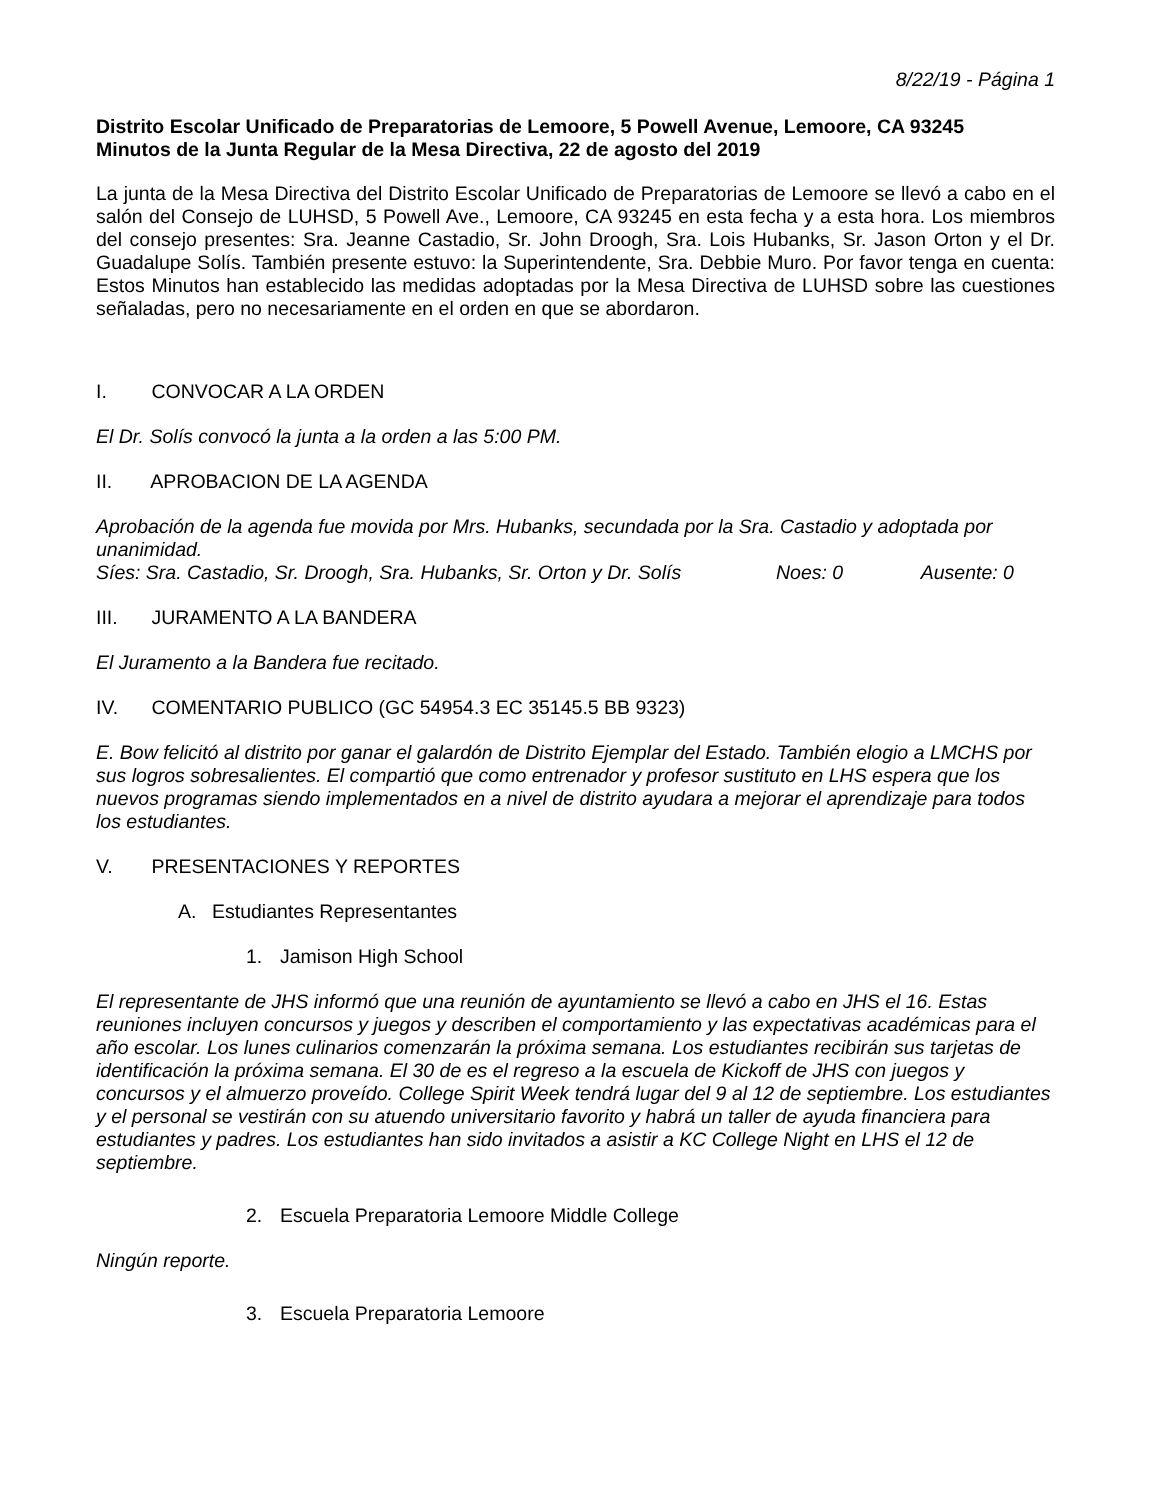8/22/19 - Página 1
Distrito Escolar Unificado de Preparatorias de Lemoore, 5 Powell Avenue, Lemoore, CA 93245
Minutos de la Junta Regular de la Mesa Directiva, 22 de agosto del 2019
La junta de la Mesa Directiva del Distrito Escolar Unificado de Preparatorias de Lemoore se llevó a cabo en el salón del Consejo de LUHSD, 5 Powell Ave., Lemoore, CA 93245 en esta fecha y a esta hora. Los miembros del consejo presentes: Sra. Jeanne Castadio, Sr. John Droogh, Sra. Lois Hubanks, Sr. Jason Orton y el Dr. Guadalupe Solís. También presente estuvo: la Superintendente, Sra. Debbie Muro. Por favor tenga en cuenta: Estos Minutos han establecido las medidas adoptadas por la Mesa Directiva de LUHSD sobre las cuestiones señaladas, pero no necesariamente en el orden en que se abordaron.
I. CONVOCAR A LA ORDEN
El Dr. Solís convocó la junta a la orden a las 5:00 PM.
II. APROBACION DE LA AGENDA
Aprobación de la agenda fue movida por Mrs. Hubanks, secundada por la Sra. Castadio y adoptada por unanimidad.
Síes: Sra. Castadio, Sr. Droogh, Sra. Hubanks, Sr. Orton y Dr. Solís Noes: 0 Ausente: 0
III. JURAMENTO A LA BANDERA
El Juramento a la Bandera fue recitado.
IV. COMENTARIO PUBLICO (GC 54954.3 EC 35145.5 BB 9323)
E. Bow felicitó al distrito por ganar el galardón de Distrito Ejemplar del Estado. También elogio a LMCHS por sus logros sobresalientes. El compartió que como entrenador y profesor sustituto en LHS espera que los nuevos programas siendo implementados en a nivel de distrito ayudara a mejorar el aprendizaje para todos los estudiantes.
V. PRESENTACIONES Y REPORTES
A. Estudiantes Representantes
1. Jamison High School
El representante de JHS informó que una reunión de ayuntamiento se llevó a cabo en JHS el 16. Estas reuniones incluyen concursos y juegos y describen el comportamiento y las expectativas académicas para el año escolar. Los lunes culinarios comenzarán la próxima semana. Los estudiantes recibirán sus tarjetas de identificación la próxima semana. El 30 de es el regreso a la escuela de Kickoff de JHS con juegos y concursos y el almuerzo proveído. College Spirit Week tendrá lugar del 9 al 12 de septiembre. Los estudiantes y el personal se vestirán con su atuendo universitario favorito y habrá un taller de ayuda financiera para estudiantes y padres. Los estudiantes han sido invitados a asistir a KC College Night en LHS el 12 de septiembre.
2. Escuela Preparatoria Lemoore Middle College
Ningún reporte.
3. Escuela Preparatoria Lemoore